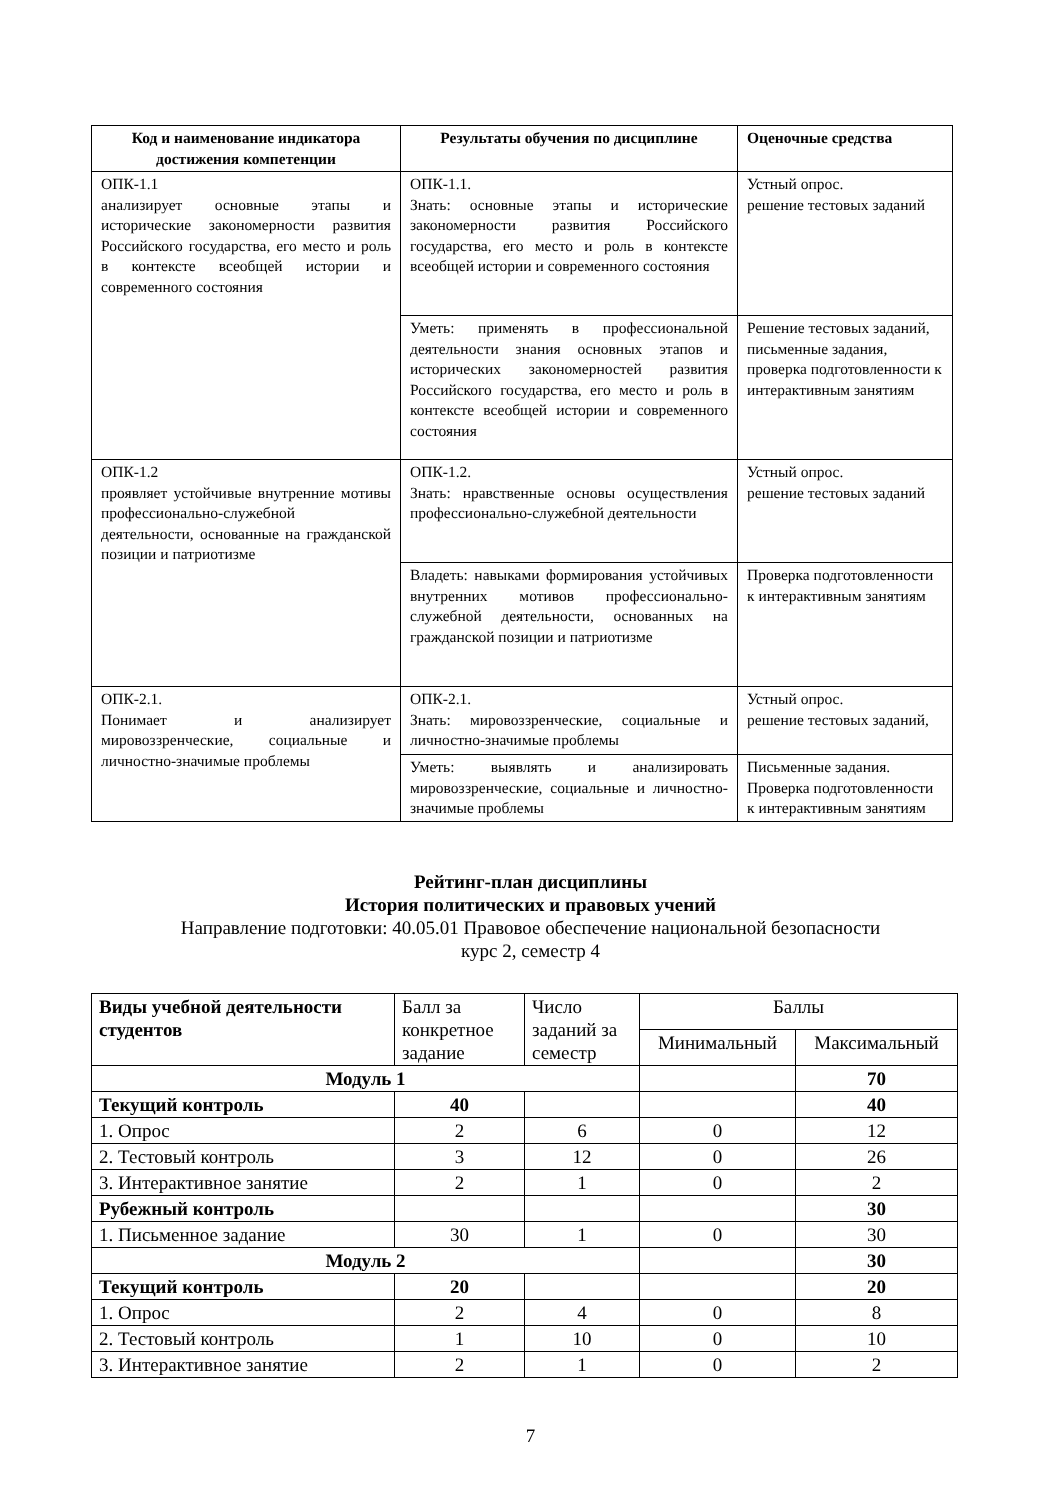| Код и наименование индикатора достижения компетенции | Результаты обучения по дисциплине | Оценочные средства |
| --- | --- | --- |
| ОПК-1.1 анализирует основные этапы и исторические закономерности развития Российского государства, его место и роль в контексте всеобщей истории и современного состояния | ОПК-1.1. Знать: основные этапы и исторические закономерности развития Российского государства, его место и роль в контексте всеобщей истории и современного состояния | Устный опрос. решение тестовых заданий |
| | Уметь: применять в профессиональной деятельности знания основных этапов и исторических закономерностей развития Российского государства, его место и роль в контексте всеобщей истории и современного состояния | Решение тестовых заданий, письменные задания, проверка подготовленности к интерактивным занятиям |
| ОПК-1.2 проявляет устойчивые внутренние мотивы профессионально-служебной деятельности, основанные на гражданской позиции и патриотизме | ОПК-1.2. Знать: нравственные основы осуществления профессионально-служебной деятельности | Устный опрос. решение тестовых заданий |
| | Владеть: навыками формирования устойчивых внутренних мотивов профессионально-служебной деятельности, основанных на гражданской позиции и патриотизме | Проверка подготовленности к интерактивным занятиям |
| ОПК-2.1. Понимает и анализирует мировоззренческие, социальные и личностно-значимые проблемы | ОПК-2.1. Знать: мировоззренческие, социальные и личностно-значимые проблемы | Устный опрос. решение тестовых заданий, |
| | Уметь: выявлять и анализировать мировоззренческие, социальные и личностно-значимые проблемы | Письменные задания. Проверка подготовленности к интерактивным занятиям |
Рейтинг-план дисциплины
История политических и правовых учений
Направление подготовки: 40.05.01 Правовое обеспечение национальной безопасности
курс 2, семестр 4
| Виды учебной деятельности студентов | Балл за конкретное задание | Число заданий за семестр | Баллы | |
| | | | Минимальный | Максимальный |
| Модуль 1 | | | | 70 |
| Текущий контроль | 40 | | | 40 |
| 1. Опрос | 2 | 6 | 0 | 12 |
| 2. Тестовый контроль | 3 | 12 | 0 | 26 |
| 3. Интерактивное занятие | 2 | 1 | 0 | 2 |
| Рубежный контроль | | | | 30 |
| 1. Письменное задание | 30 | 1 | 0 | 30 |
| Модуль 2 | | | | 30 |
| Текущий контроль | 20 | | | 20 |
| 1. Опрос | 2 | 4 | 0 | 8 |
| 2. Тестовый контроль | 1 | 10 | 0 | 10 |
| 3. Интерактивное занятие | 2 | 1 | 0 | 2 |
7